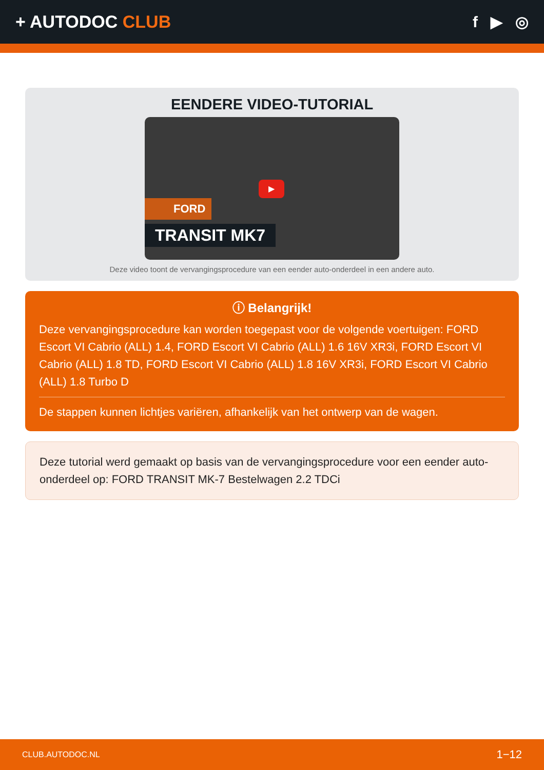+ AUTODOC CLUB f ▶ ◎
EENDERE VIDEO-TUTORIAL
▶
FORD
TRANSIT MK7
Deze video toont de vervangingsprocedure van een eender auto-onderdeel in een andere auto.
ⓘ Belangrijk!
Deze vervangingsprocedure kan worden toegepast voor de volgende voertuigen: FORD Escort VI Cabrio (ALL) 1.4, FORD Escort VI Cabrio (ALL) 1.6 16V XR3i, FORD Escort VI Cabrio (ALL) 1.8 TD, FORD Escort VI Cabrio (ALL) 1.8 16V XR3i, FORD Escort VI Cabrio (ALL) 1.8 Turbo D
De stappen kunnen lichtjes variëren, afhankelijk van het ontwerp van de wagen.
Deze tutorial werd gemaakt op basis van de vervangingsprocedure voor een eender auto-onderdeel op: FORD TRANSIT MK-7 Bestelwagen 2.2 TDCi
CLUB.AUTODOC.NL 1−12